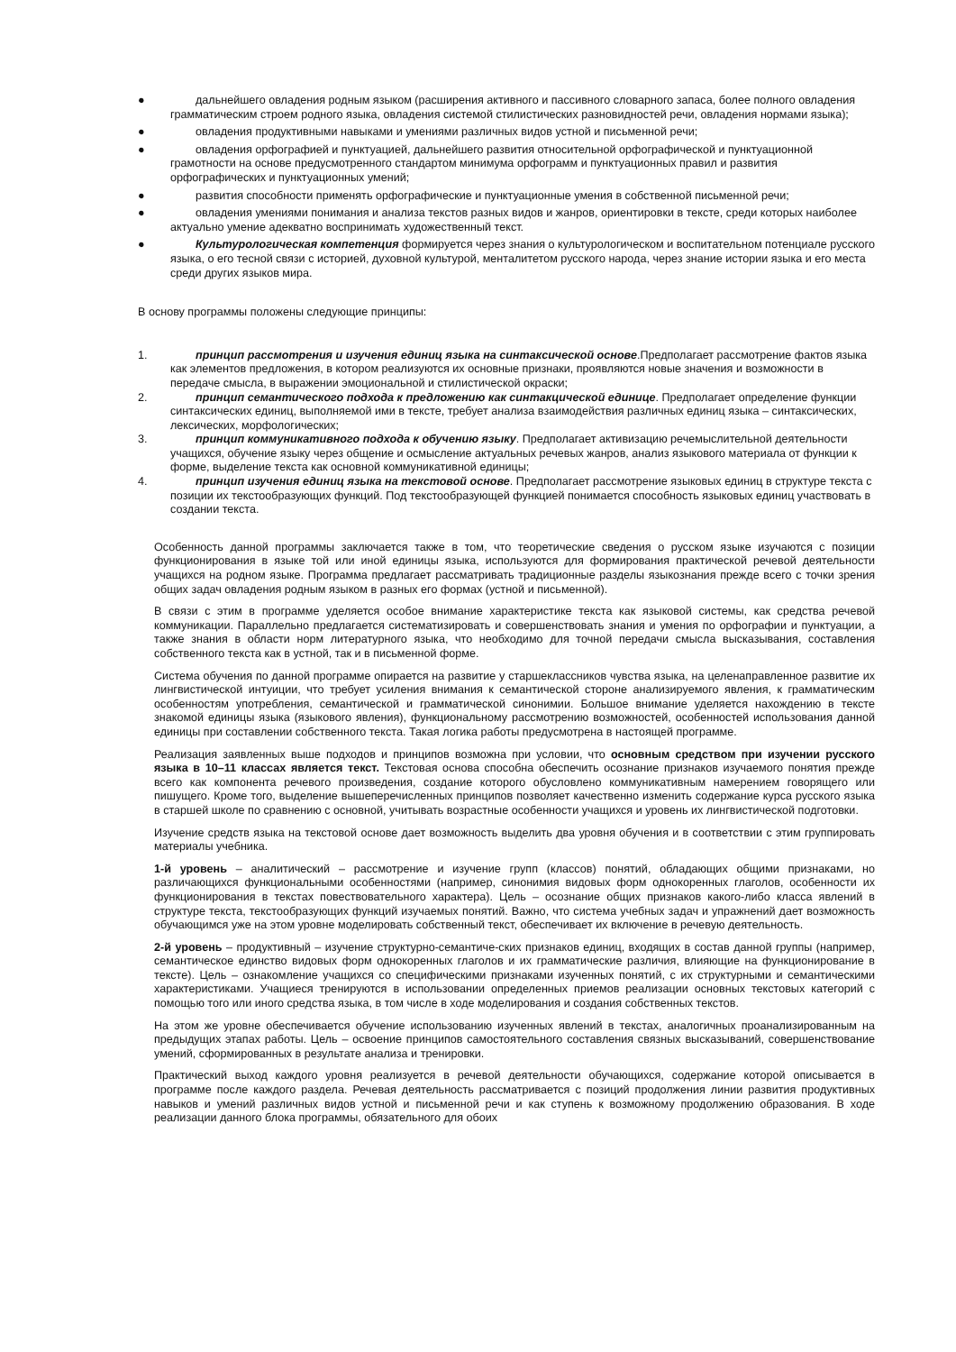● дальнейшего овладения родным языком (расширения активного и пассивного словарного запаса, более полного овладения грамматическим строем родного языка, овладения системой стилистических разновидностей речи, овладения нормами языка);
● овладения продуктивными навыками и умениями различных видов устной и письменной речи;
● овладения орфографией и пунктуацией, дальнейшего развития относительной орфографической и пунктуационной грамотности на основе предусмотренного стандартом минимума орфограмм и пунктуационных правил и развития орфографических и пунктуационных умений;
● развития способности применять орфографические и пунктуационные умения в собственной письменной речи;
● овладения умениями понимания и анализа текстов разных видов и жанров, ориентировки в тексте, среди которых наиболее актуально умение адекватно воспринимать художественный текст.
● Культурологическая компетенция формируется через знания о культурологическом и воспитательном потенциале русского языка, о его тесной связи с историей, духовной культурой, менталитетом русского народа, через знание истории языка и его места среди других языков мира.
В основу программы положены следующие принципы:
1. принцип рассмотрения и изучения единиц языка на синтаксической основе.Предполагает рассмотрение фактов языка как элементов предложения, в котором реализуются их основные признаки, проявляются новые значения и возможности в передаче смысла, в выражении эмоциональной и стилистической окраски;
2. принцип семантического подхода к предложению как синтакцической единице. Предполагает определение функции синтаксических единиц, выполняемой ими в тексте, требует анализа взаимодействия различных единиц языка – синтаксических, лексических, морфологических;
3. принцип коммуникативного подхода к обучению языку. Предполагает активизацию речемыслительной деятельности учащихся, обучение языку через общение и осмысление актуальных речевых жанров, анализ языкового материала от функции к форме, выделение текста как основной коммуникативной единицы;
4. принцип изучения единиц языка на текстовой основе. Предполагает рассмотрение языковых единиц в структуре текста с позиции их текстообразующих функций. Под текстообразующей функцией понимается способность языковых единиц участвовать в создании текста.
Особенность данной программы заключается также в том, что теоретические сведения о русском языке изучаются с позиции функционирования в языке той или иной единицы языка, используются для формирования практической речевой деятельности учащихся на родном языке. Программа предлагает рассматривать традиционные разделы языкознания прежде всего с точки зрения общих задач овладения родным языком в разных его формах (устной и письменной).
В связи с этим в программе уделяется особое внимание характеристике текста как языковой системы, как средства речевой коммуникации. Параллельно предлагается систематизировать и совершенствовать знания и умения по орфографии и пунктуации, а также знания в области норм литературного языка, что необходимо для точной передачи смысла высказывания, составления собственного текста как в устной, так и в письменной форме.
Система обучения по данной программе опирается на развитие у старшеклассников чувства языка, на целенаправленное развитие их лингвистической интуиции, что требует усиления внимания к семантической стороне анализируемого явления, к грамматическим особенностям употребления, семантической и грамматической синонимии. Большое внимание уделяется нахождению в тексте знакомой единицы языка (языкового явления), функциональному рассмотрению возможностей, особенностей использования данной единицы при составлении собственного текста. Такая логика работы предусмотрена в настоящей программе.
Реализация заявленных выше подходов и принципов возможна при условии, что основным средством при изучении русского языка в 10–11 классах является текст. Текстовая основа способна обеспечить осознание признаков изучаемого понятия прежде всего как компонента речевого произведения, создание которого обусловлено коммуникативным намерением говорящего или пишущего. Кроме того, выделение вышеперечисленных принципов позволяет качественно изменить содержание курса русского языка в старшей школе по сравнению с основной, учитывать возрастные особенности учащихся и уровень их лингвистической подготовки.
Изучение средств языка на текстовой основе дает возможность выделить два уровня обучения и в соответствии с этим группировать материалы учебника.
1-й уровень – аналитический – рассмотрение и изучение групп (классов) понятий, обладающих общими признаками, но различающихся функциональными особенностями (например, синонимия видовых форм однокоренных глаголов, особенности их функционирования в текстах повествовательного характера). Цель – осознание общих признаков какого-либо класса явлений в структуре текста, текстообразующих функций изучаемых понятий. Важно, что система учебных задач и упражнений дает возможность обучающимся уже на этом уровне моделировать собственный текст, обеспечивает их включение в речевую деятельность.
2-й уровень – продуктивный – изучение структурно-семантиче-ских признаков единиц, входящих в состав данной группы (например, семантическое единство видовых форм однокоренных глаголов и их грамматические различия, влияющие на функционирование в тексте). Цель – ознакомление учащихся со специфическими признаками изученных понятий, с их структурными и семантическими характеристиками. Учащиеся тренируются в использовании определенных приемов реализации основных текстовых категорий с помощью того или иного средства языка, в том числе в ходе моделирования и создания собственных текстов.
На этом же уровне обеспечивается обучение использованию изученных явлений в текстах, аналогичных проанализированным на предыдущих этапах работы. Цель – освоение принципов самостоятельного составления связных высказываний, совершенствование умений, сформированных в результате анализа и тренировки.
Практический выход каждого уровня реализуется в речевой деятельности обучающихся, содержание которой описывается в программе после каждого раздела. Речевая деятельность рассматривается с позиций продолжения линии развития продуктивных навыков и умений различных видов устной и письменной речи и как ступень к возможному продолжению образования. В ходе реализации данного блока программы, обязательного для обоих